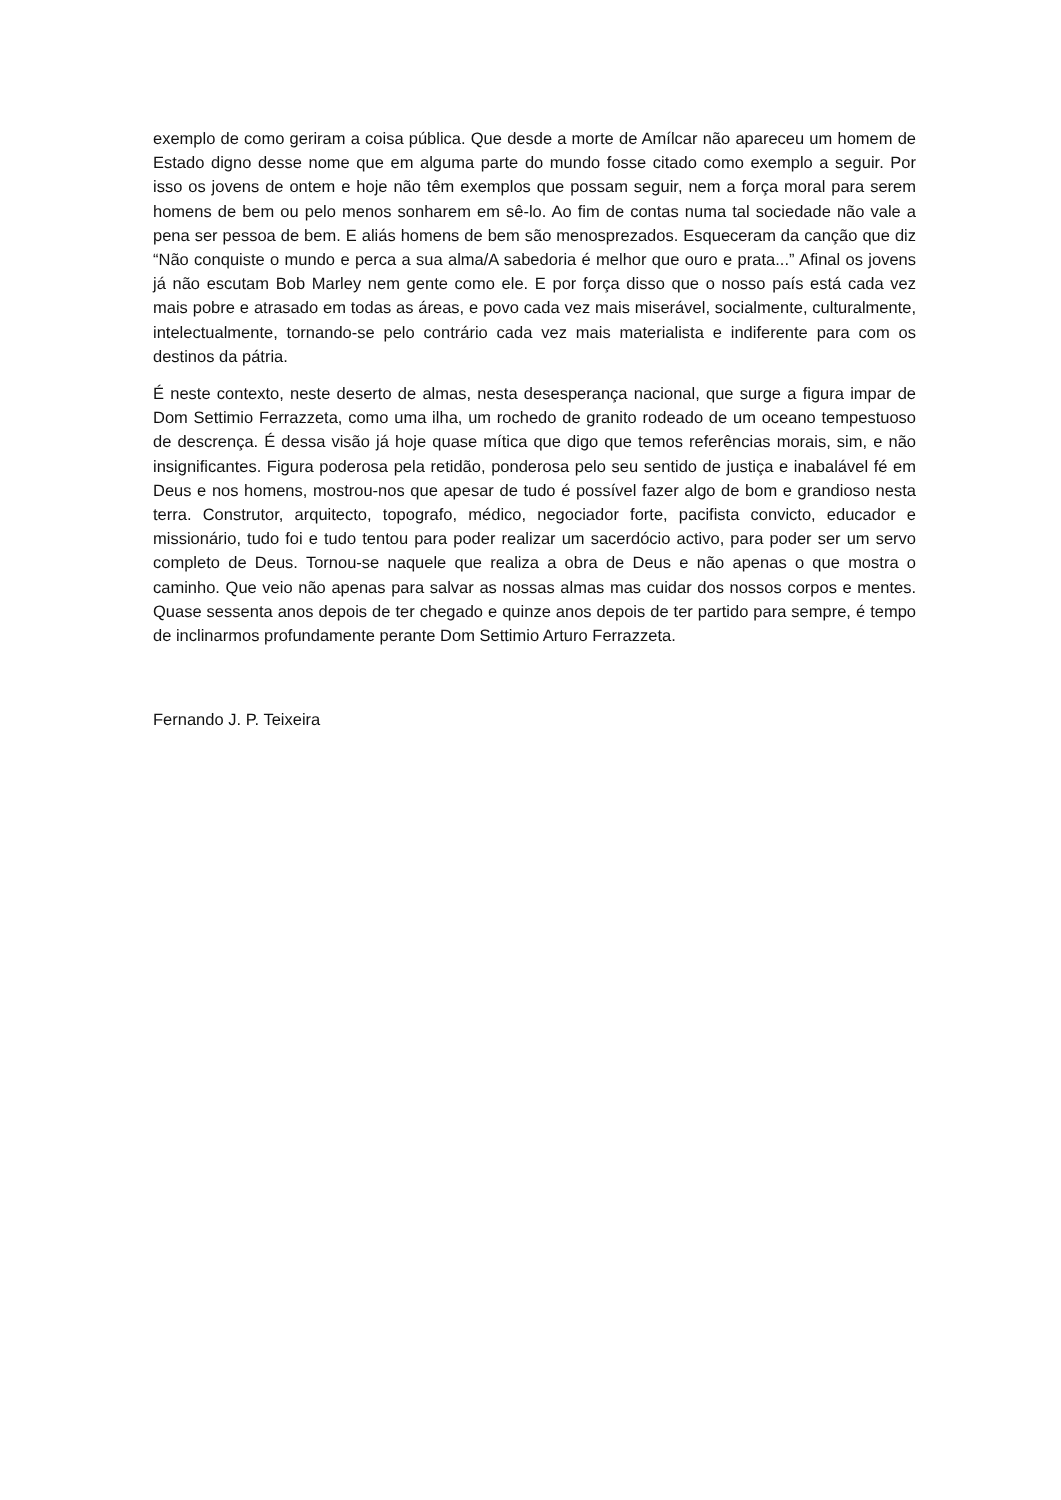exemplo de como geriram a coisa pública. Que desde a morte de Amílcar não apareceu um homem de Estado digno desse nome que em alguma parte do mundo fosse citado como exemplo a seguir. Por isso os jovens de ontem e hoje não têm exemplos que possam seguir, nem a força moral para serem homens de bem ou pelo menos sonharem em sê-lo. Ao fim de contas numa tal sociedade não vale a pena ser pessoa de bem. E aliás homens de bem são menosprezados. Esqueceram da canção que diz “Não conquiste o mundo e perca a sua alma/A sabedoria é melhor que ouro e prata...” Afinal os jovens já não escutam Bob Marley nem gente como ele. E por força disso que o nosso país está cada vez mais pobre e atrasado em todas as áreas, e povo cada vez mais miserável, socialmente, culturalmente, intelectualmente, tornando-se pelo contrário cada vez mais materialista e indiferente para com os destinos da pátria.
É neste contexto, neste deserto de almas, nesta desesperança nacional, que surge a figura impar de Dom Settimio Ferrazzeta, como uma ilha, um rochedo de granito rodeado de um oceano tempestuoso de descrença. É dessa visão já hoje quase mítica que digo que temos referências morais, sim, e não insignificantes. Figura poderosa pela retidão, ponderosa pelo seu sentido de justiça e inabalável fé em Deus e nos homens, mostrou-nos que apesar de tudo é possível fazer algo de bom e grandioso nesta terra. Construtor, arquitecto, topografo, médico, negociador forte, pacifista convicto, educador e missionário, tudo foi e tudo tentou para poder realizar um sacerdócio activo, para poder ser um servo completo de Deus. Tornou-se naquele que realiza a obra de Deus e não apenas o que mostra o caminho. Que veio não apenas para salvar as nossas almas mas cuidar dos nossos corpos e mentes. Quase sessenta anos depois de ter chegado e quinze anos depois de ter partido para sempre, é tempo de inclinarmos profundamente perante Dom Settimio Arturo Ferrazzeta.
Fernando J. P. Teixeira